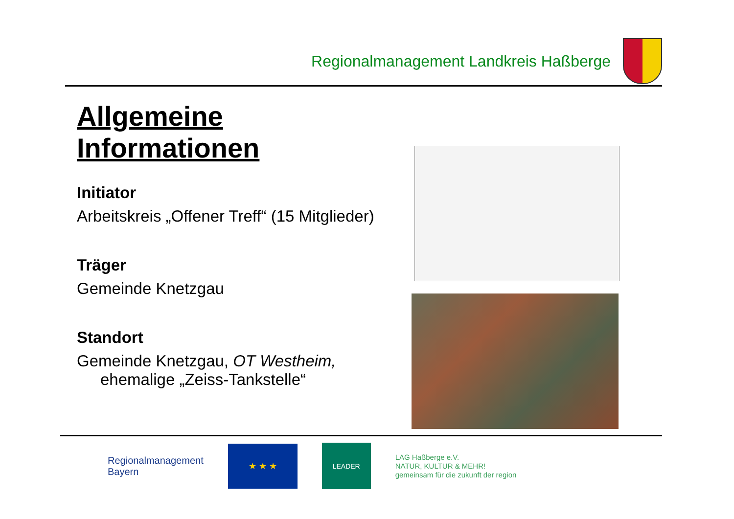Regionalmanagement Landkreis Haßberge
Allgemeine Informationen
Initiator
Arbeitskreis „Offener Treff“ (15 Mitglieder)
Träger
Gemeinde Knetzgau
Standort
Gemeinde Knetzgau, OT Westheim,
ehemalige „Zeiss-Tankstelle“
Regionalmanagement
Bayern
★ ★ ★
LEADER
LAG Haßberge e.V.
NATUR, KULTUR & MEHR!
gemeinsam für die zukunft der region